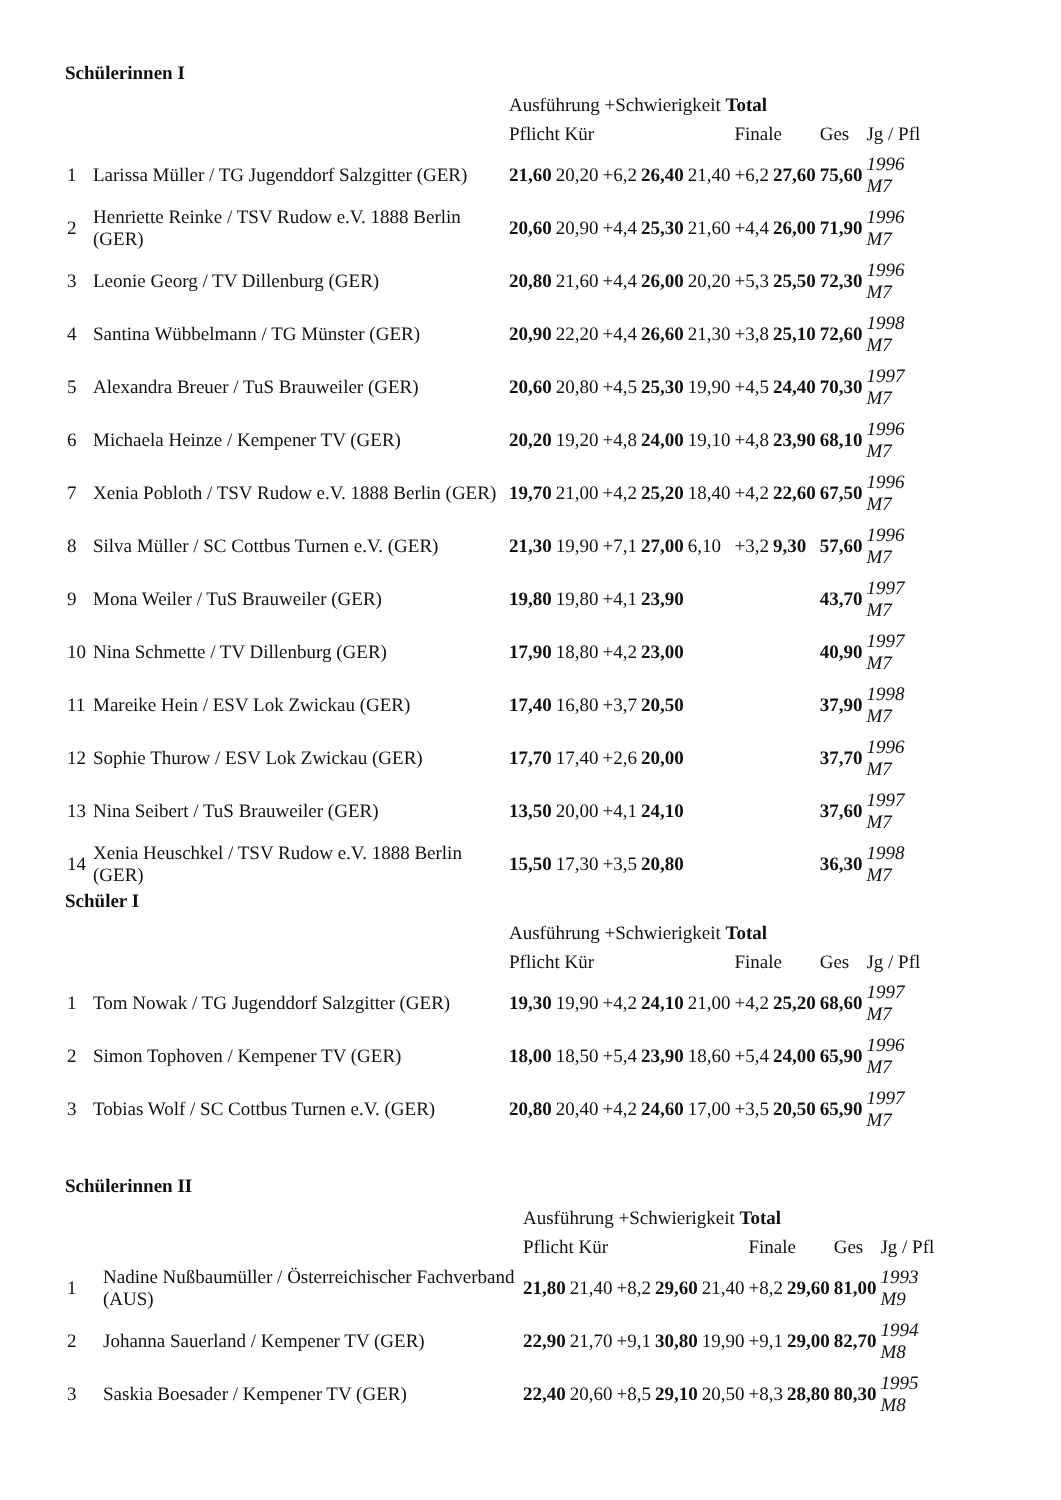Schülerinnen I
| | | Ausführung +Schwierigkeit Total | | | | | | | | |
| | | Pflicht Kür | | | | | Finale | | Ges | Jg / Pfl |
| 1 | Larissa Müller / TG Jugenddorf Salzgitter (GER) | 21,60 | 20,20 | +6,2 | 26,40 | 21,40 | +6,2 | 27,60 | 75,60 | 1996 M7 |
| 2 | Henriette Reinke / TSV Rudow e.V. 1888 Berlin (GER) | 20,60 | 20,90 | +4,4 | 25,30 | 21,60 | +4,4 | 26,00 | 71,90 | 1996 M7 |
| 3 | Leonie Georg / TV Dillenburg (GER) | 20,80 | 21,60 | +4,4 | 26,00 | 20,20 | +5,3 | 25,50 | 72,30 | 1996 M7 |
| 4 | Santina Wübbelmann / TG Münster (GER) | 20,90 | 22,20 | +4,4 | 26,60 | 21,30 | +3,8 | 25,10 | 72,60 | 1998 M7 |
| 5 | Alexandra Breuer / TuS Brauweiler (GER) | 20,60 | 20,80 | +4,5 | 25,30 | 19,90 | +4,5 | 24,40 | 70,30 | 1997 M7 |
| 6 | Michaela Heinze / Kempener TV (GER) | 20,20 | 19,20 | +4,8 | 24,00 | 19,10 | +4,8 | 23,90 | 68,10 | 1996 M7 |
| 7 | Xenia Pobloth / TSV Rudow e.V. 1888 Berlin (GER) | 19,70 | 21,00 | +4,2 | 25,20 | 18,40 | +4,2 | 22,60 | 67,50 | 1996 M7 |
| 8 | Silva Müller / SC Cottbus Turnen e.V. (GER) | 21,30 | 19,90 | +7,1 | 27,00 | 6,10 | +3,2 | 9,30 | 57,60 | 1996 M7 |
| 9 | Mona Weiler / TuS Brauweiler (GER) | 19,80 | 19,80 | +4,1 | 23,90 | | | | 43,70 | 1997 M7 |
| 10 | Nina Schmette / TV Dillenburg (GER) | 17,90 | 18,80 | +4,2 | 23,00 | | | | 40,90 | 1997 M7 |
| 11 | Mareike Hein / ESV Lok Zwickau (GER) | 17,40 | 16,80 | +3,7 | 20,50 | | | | 37,90 | 1998 M7 |
| 12 | Sophie Thurow / ESV Lok Zwickau (GER) | 17,70 | 17,40 | +2,6 | 20,00 | | | | 37,70 | 1996 M7 |
| 13 | Nina Seibert / TuS Brauweiler (GER) | 13,50 | 20,00 | +4,1 | 24,10 | | | | 37,60 | 1997 M7 |
| 14 | Xenia Heuschkel / TSV Rudow e.V. 1888 Berlin (GER) | 15,50 | 17,30 | +3,5 | 20,80 | | | | 36,30 | 1998 M7 |
Schüler I
| | | Ausführung +Schwierigkeit Total | | | | | | | | |
| | | Pflicht Kür | | | | | Finale | | Ges | Jg / Pfl |
| 1 | Tom Nowak / TG Jugenddorf Salzgitter (GER) | 19,30 | 19,90 | +4,2 | 24,10 | 21,00 | +4,2 | 25,20 | 68,60 | 1997 M7 |
| 2 | Simon Tophoven / Kempener TV (GER) | 18,00 | 18,50 | +5,4 | 23,90 | 18,60 | +5,4 | 24,00 | 65,90 | 1996 M7 |
| 3 | Tobias Wolf / SC Cottbus Turnen e.V. (GER) | 20,80 | 20,40 | +4,2 | 24,60 | 17,00 | +3,5 | 20,50 | 65,90 | 1997 M7 |
Schülerinnen II
| | | Ausführung +Schwierigkeit Total | | | | | | | | |
| | | Pflicht Kür | | | | | Finale | | Ges | Jg / Pfl |
| 1 | Nadine Nußbaumüller / Österreichischer Fachverband (AUS) | 21,80 | 21,40 | +8,2 | 29,60 | 21,40 | +8,2 | 29,60 | 81,00 | 1993 M9 |
| 2 | Johanna Sauerland / Kempener TV (GER) | 22,90 | 21,70 | +9,1 | 30,80 | 19,90 | +9,1 | 29,00 | 82,70 | 1994 M8 |
| 3 | Saskia Boesader / Kempener TV (GER) | 22,40 | 20,60 | +8,5 | 29,10 | 20,50 | +8,3 | 28,80 | 80,30 | 1995 M8 |